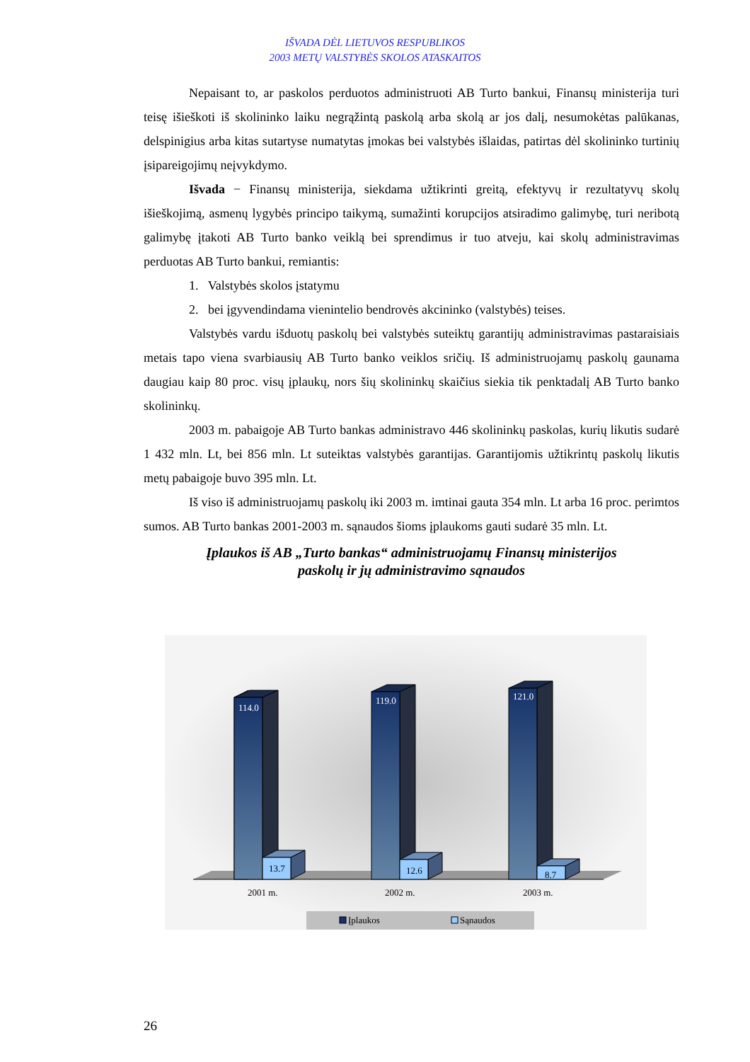IŠVADA DĖL LIETUVOS RESPUBLIKOS
2003 METŲ VALSTYBĖS SKOLOS ATASKAITOS
Nepaisant to, ar paskolos perduotos administruoti AB Turto bankui, Finansų ministerija turi teisę išieškoti iš skolininko laiku negrąžintą paskolą arba skolą ar jos dalį, nesumokėtas palūkanas, delspinigius arba kitas sutartyse numatytas įmokas bei valstybės išlaidas, patirtas dėl skolininko turtinių įsipareigojimų neįvykdymo.
Išvada − Finansų ministerija, siekdama užtikrinti greitą, efektyvų ir rezultatyvų skolų išieškojimą, asmenų lygybės principo taikymą, sumažinti korupcijos atsiradimo galimybę, turi neribotą galimybę įtakoti AB Turto banko veiklą bei sprendimus ir tuo atveju, kai skolų administravimas perduotas AB Turto bankui, remiantis:
1. Valstybės skolos įstatymu
2. bei įgyvendindama vienintelio bendrovės akcininko (valstybės) teises.
Valstybės vardu išduotų paskolų bei valstybės suteiktų garantijų administravimas pastaraisiais metais tapo viena svarbiausių AB Turto banko veiklos sričių. Iš administruojamų paskolų gaunama daugiau kaip 80 proc. visų įplaukų, nors šių skolininkų skaičius siekia tik penktadalį AB Turto banko skolininkų.
2003 m. pabaigoje AB Turto bankas administravo 446 skolininkų paskolas, kurių likutis sudarė 1 432 mln. Lt, bei 856 mln. Lt suteiktas valstybės garantijas. Garantijomis užtikrintų paskolų likutis metų pabaigoje buvo 395 mln. Lt.
Iš viso iš administruojamų paskolų iki 2003 m. imtinai gauta 354 mln. Lt arba 16 proc. perimtos sumos. AB Turto bankas 2001-2003 m. sąnaudos šioms įplaukoms gauti sudarė 35 mln. Lt.
Įplaukos iš AB „Turto bankas“ administruojamų Finansų ministerijos
paskolų ir jų administravimo sąnaudos
114.0
119.0
121.0
13.7
12.6
8.7
2001 m.
2002 m.
2003 m.
Įplaukos
Sąnaudos
26